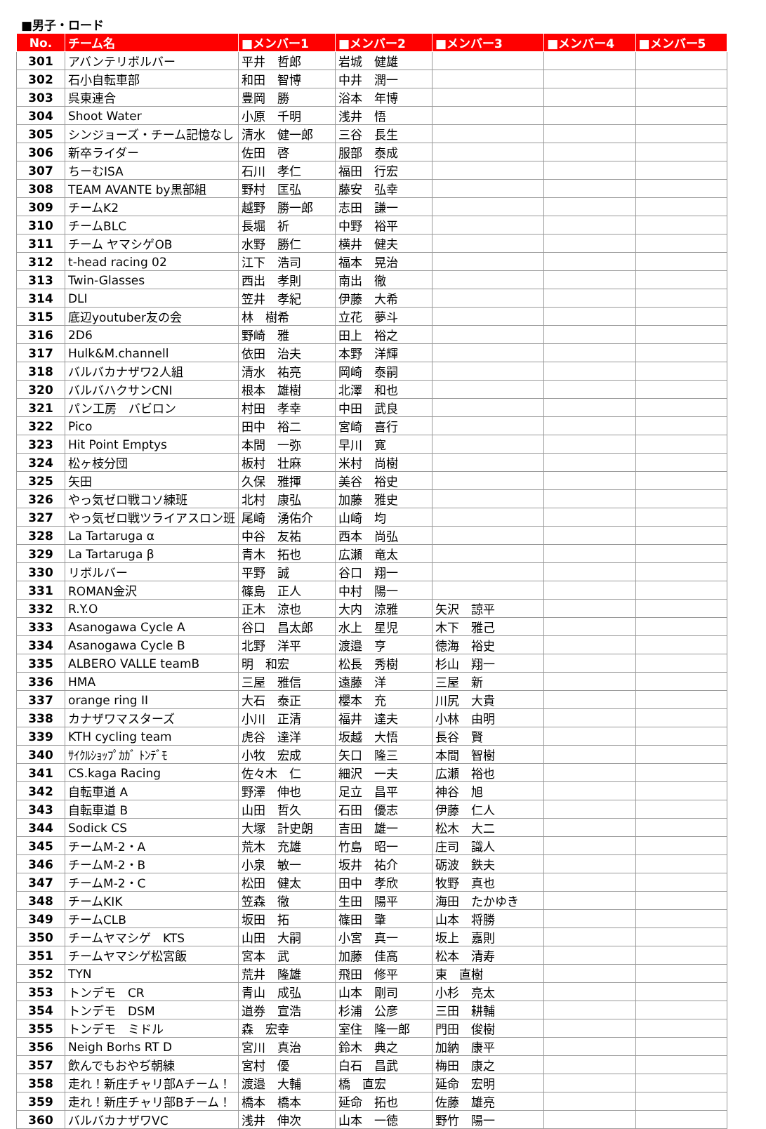■男子・ロード
| No. | チーム名 | ■メンバー1 | ■メンバー2 | ■メンバー3 | ■メンバー4 | ■メンバー5 |
| --- | --- | --- | --- | --- | --- | --- |
| 301 | アバンテリボルバー | 平井 哲郎 | 岩城 健雄 | | | |
| 302 | 石小自転車部 | 和田 智博 | 中井 潤一 | | | |
| 303 | 呉東連合 | 豊岡 勝 | 浴本 年博 | | | |
| 304 | Shoot Water | 小原 千明 | 浅井 悟 | | | |
| 305 | シンジョーズ・チーム記憶なし | 清水 健一郎 | 三谷 長生 | | | |
| 306 | 新卒ライダー | 佐田 啓 | 服部 泰成 | | | |
| 307 | ちーむISA | 石川 孝仁 | 福田 行宏 | | | |
| 308 | TEAM AVANTE by黒部組 | 野村 匡弘 | 藤安 弘幸 | | | |
| 309 | チームK2 | 越野 勝一郎 | 志田 謙一 | | | |
| 310 | チームBLC | 長堀 祈 | 中野 裕平 | | | |
| 311 | チーム ヤマシゲOB | 水野 勝仁 | 横井 健夫 | | | |
| 312 | t-head racing 02 | 江下 浩司 | 福本 晃治 | | | |
| 313 | Twin-Glasses | 西出 孝則 | 南出 徹 | | | |
| 314 | DLI | 笠井 孝紀 | 伊藤 大希 | | | |
| 315 | 底辺youtuber友の会 | 林 樹希 | 立花 夢斗 | | | |
| 316 | 2D6 | 野崎 雅 | 田上 裕之 | | | |
| 317 | Hulk&M.channell | 依田 治夫 | 本野 洋輝 | | | |
| 318 | バルバカナザワ2人組 | 清水 祐亮 | 岡崎 泰嗣 | | | |
| 320 | バルバハクサンCNI | 根本 雄樹 | 北澤 和也 | | | |
| 321 | パン工房 バビロン | 村田 孝幸 | 中田 武良 | | | |
| 322 | Pico | 田中 裕二 | 宮崎 喜行 | | | |
| 323 | Hit Point Emptys | 本間 一弥 | 早川 寛 | | | |
| 324 | 松ヶ枝分団 | 板村 壮麻 | 米村 尚樹 | | | |
| 325 | 矢田 | 久保 雅揮 | 美谷 裕史 | | | |
| 326 | やっ気ゼロ戦コソ練班 | 北村 康弘 | 加藤 雅史 | | | |
| 327 | やっ気ゼロ戦ツライアスロン班 | 尾崎 湧佑介 | 山崎 均 | | | |
| 328 | La Tartaruga α | 中谷 友祐 | 西本 尚弘 | | | |
| 329 | La Tartaruga β | 青木 拓也 | 広瀬 竜太 | | | |
| 330 | リボルバー | 平野 誠 | 谷口 翔一 | | | |
| 331 | ROMAN金沢 | 篠島 正人 | 中村 陽一 | | | |
| 332 | R.Y.O | 正木 涼也 | 大内 涼雅 | 矢沢 諒平 | | |
| 333 | Asanogawa Cycle A | 谷口 昌太郎 | 水上 星児 | 木下 雅己 | | |
| 334 | Asanogawa Cycle B | 北野 洋平 | 渡邉 亨 | 徳海 裕史 | | |
| 335 | ALBERO VALLE teamB | 明 和宏 | 松長 秀樹 | 杉山 翔一 | | |
| 336 | HMA | 三屋 雅信 | 遠藤 洋 | 三屋 新 | | |
| 337 | orange ring II | 大石 泰正 | 櫻本 充 | 川尻 大貴 | | |
| 338 | カナザワマスターズ | 小川 正清 | 福井 達夫 | 小林 由明 | | |
| 339 | KTH cycling team | 虎谷 達洋 | 坂越 大悟 | 長谷 賢 | | |
| 340 | ｻｲｸﾙｼｮｯﾌﾟｶｶﾞ ﾄﾝﾃﾞﾓ | 小牧 宏成 | 矢口 隆三 | 本間 智樹 | | |
| 341 | CS.kaga Racing | 佐々木 仁 | 細沢 一夫 | 広瀬 裕也 | | |
| 342 | 自転車道 A | 野澤 伸也 | 足立 昌平 | 神谷 旭 | | |
| 343 | 自転車道 B | 山田 哲久 | 石田 優志 | 伊藤 仁人 | | |
| 344 | Sodick CS | 大塚 計史朗 | 吉田 雄一 | 松木 大二 | | |
| 345 | チームM-2・A | 荒木 充雄 | 竹島 昭一 | 庄司 識人 | | |
| 346 | チームM-2・B | 小泉 敏一 | 坂井 祐介 | 砺波 鉄夫 | | |
| 347 | チームM-2・C | 松田 健太 | 田中 孝欣 | 牧野 真也 | | |
| 348 | チームKIK | 笠森 徹 | 生田 陽平 | 海田 たかゆき | | |
| 349 | チームCLB | 坂田 拓 | 篠田 肇 | 山本 将勝 | | |
| 350 | チームヤマシゲ KTS | 山田 大嗣 | 小宮 真一 | 坂上 嘉則 | | |
| 351 | チームヤマシゲ松宮飯 | 宮本 武 | 加藤 佳高 | 松本 清寿 | | |
| 352 | TYN | 荒井 隆雄 | 飛田 修平 | 東 直樹 | | |
| 353 | トンデモ CR | 青山 成弘 | 山本 剛司 | 小杉 亮太 | | |
| 354 | トンデモ DSM | 道券 宣浩 | 杉浦 公彦 | 三田 耕輔 | | |
| 355 | トンデモ ミドル | 森 宏幸 | 室住 隆一郎 | 門田 俊樹 | | |
| 356 | Neigh Borhs RT D | 宮川 真治 | 鈴木 典之 | 加納 康平 | | |
| 357 | 飲んでもおやぢ朝練 | 宮村 優 | 白石 昌武 | 梅田 康之 | | |
| 358 | 走れ！新庄チャリ部Aチーム！ | 渡邉 大輔 | 橋 直宏 | 延命 宏明 | | |
| 359 | 走れ！新庄チャリ部Bチーム！ | 橋本 橋本 | 延命 拓也 | 佐藤 雄亮 | | |
| 360 | バルバカナザワVC | 浅井 伸次 | 山本 一徳 | 野竹 陽一 | | |